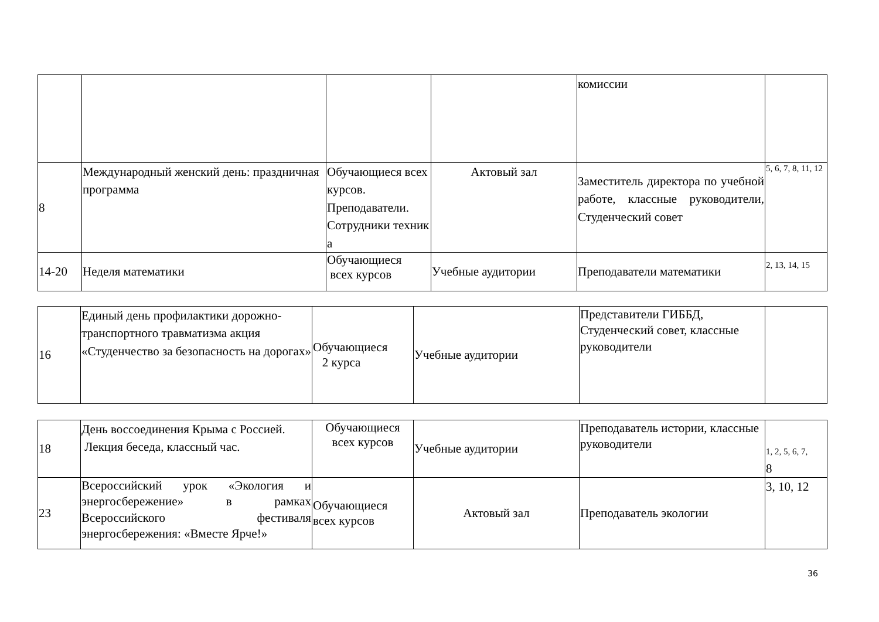| | | | | комиссии | |
| 8 | Международный женский день: праздничная программа | Обучающиеся всех курсов. Преподаватели. Сотрудники техник а | Актовый зал | Заместитель директора по учебной работе, классные руководители, Студенческий совет | 5, 6, 7, 8, 11, 12 |
| 14-20 | Неделя математики | Обучающиеся всех курсов | Учебные аудитории | Преподаватели математики | 2, 13, 14, 15 |
| 16 | Единый день профилактики дорожно-транспортного травматизма акция «Студенчество за безопасность на дорогах» | Обучающиеся 2 курса | Учебные аудитории | Представители ГИББД, Студенческий совет, классные руководители | |
| 18 | День воссоединения Крыма с Россией. Лекция беседа, классный час. | Обучающиеся всех курсов | Учебные аудитории | Преподаватель истории, классные руководители | 1, 2, 5, 6, 7, 8 |
| 23 | Всероссийский урок «Экология и энергосбережение» в рамках Всероссийского фестиваля энергосбережения: «Вместе Ярче!» | Обучающиеся всех курсов | Актовый зал | Преподаватель экологии | 3, 10, 12 |
36